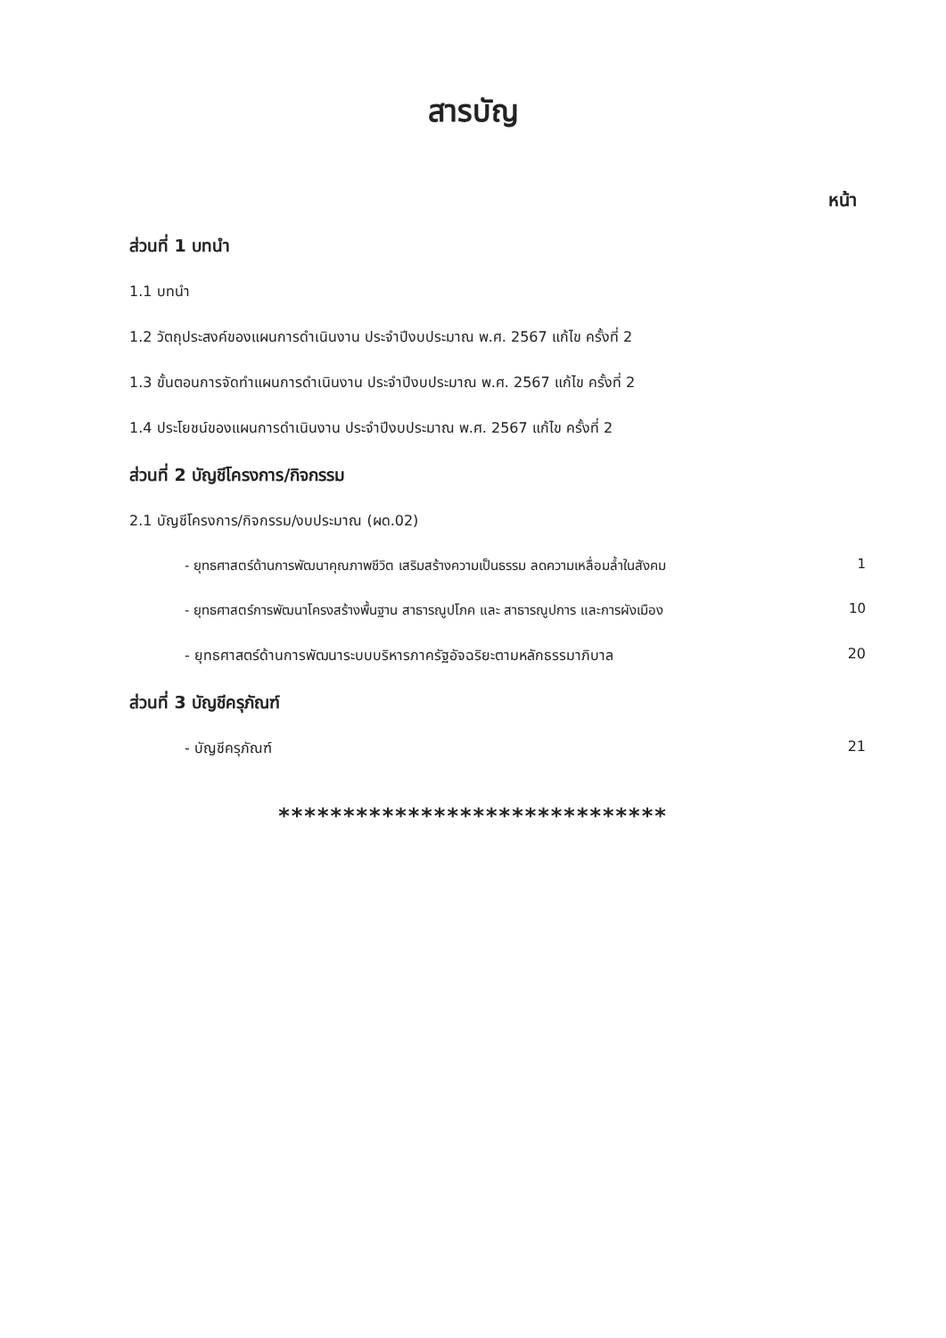สารบัญ
หน้า
ส่วนที่ 1 บทนำ
1.1 บทนำ
1.2 วัตถุประสงค์ของแผนการดำเนินงาน ประจำปีงบประมาณ พ.ศ. 2567 แก้ไข ครั้งที่ 2
1.3 ขั้นตอนการจัดทำแผนการดำเนินงาน ประจำปีงบประมาณ พ.ศ. 2567 แก้ไข ครั้งที่ 2
1.4 ประโยชน์ของแผนการดำเนินงาน ประจำปีงบประมาณ พ.ศ. 2567 แก้ไข ครั้งที่ 2
ส่วนที่ 2 บัญชีโครงการ/กิจกรรม
2.1 บัญชีโครงการ/กิจกรรม/งบประมาณ (ผด.02)
- ยุทธศาสตร์ด้านการพัฒนาคุณภาพชีวิต เสริมสร้างความเป็นธรรม ลดความเหลื่อมล้ำในสังคม 1
- ยุทธศาสตร์การพัฒนาโครงสร้างพื้นฐาน สาธารณูปโภค และ สาธารณูปการ และการผังเมือง 10
- ยุทธศาสตร์ด้านการพัฒนาระบบบริหารภาครัฐอัจฉริยะตามหลักธรรมาภิบาล 20
ส่วนที่ 3 บัญชีครุภัณฑ์
- บัญชีครุภัณฑ์ 21
******************************